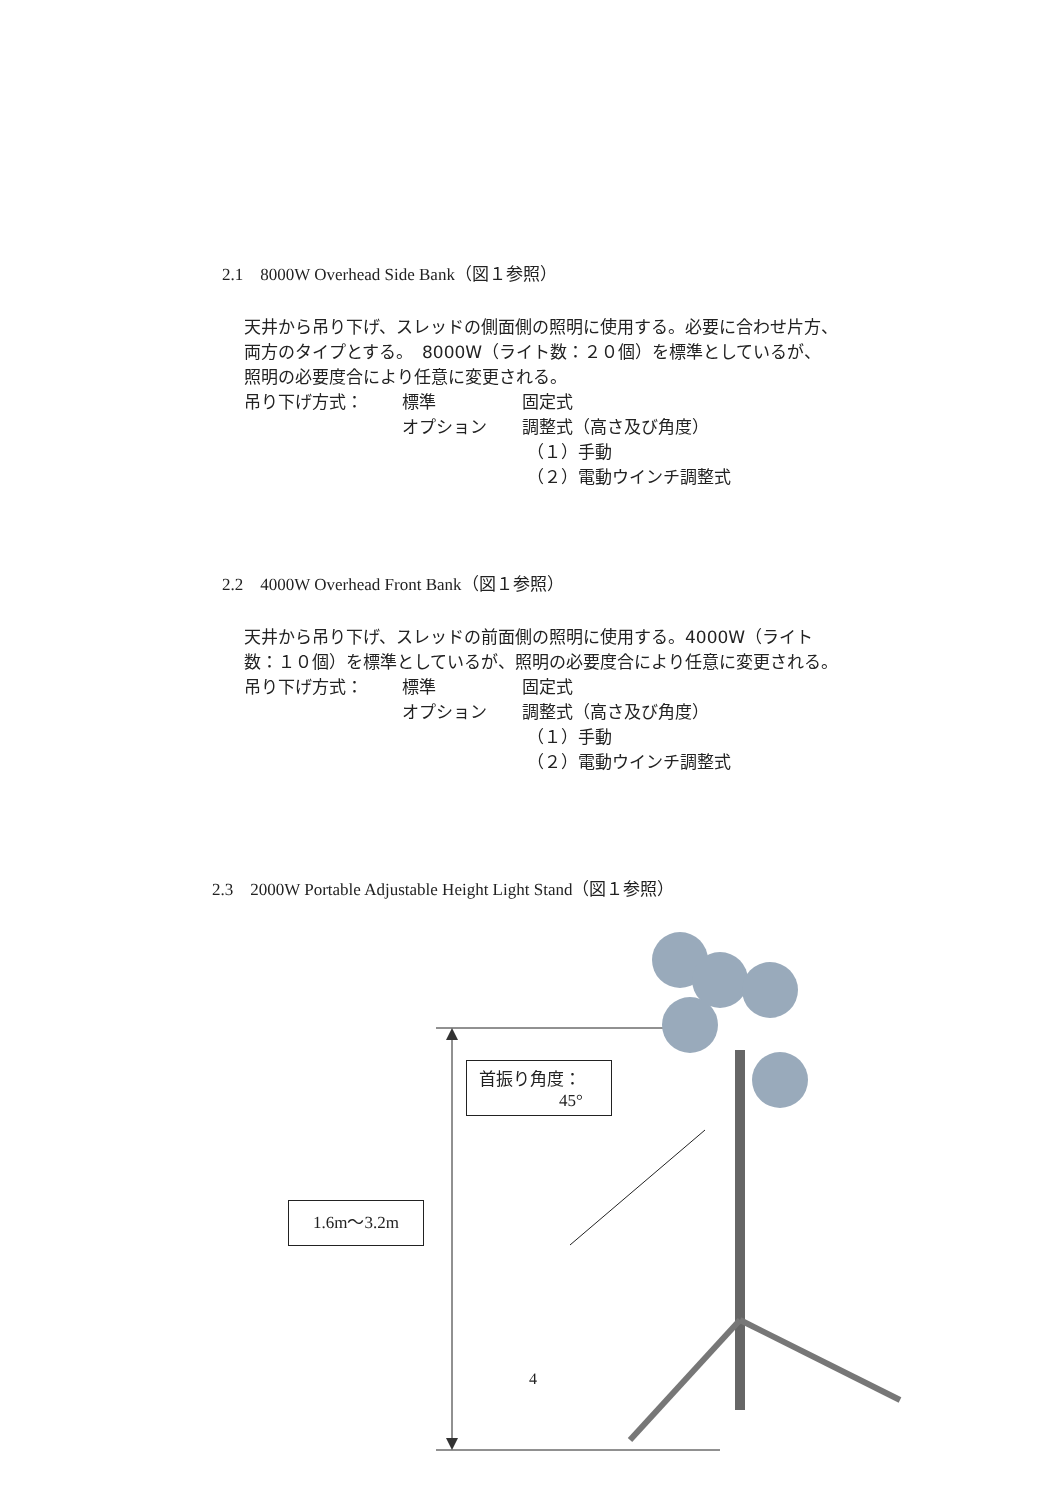2.1　8000W Overhead Side Bank（図１参照）
天井から吊り下げ、スレッドの側面側の照明に使用する。必要に合わせ片方、
両方のタイプとする。　8000W（ライト数：２０個）を標準としているが、
照明の必要度合により任意に変更される。
吊り下げ方式： 標準 固定式
オプション 調整式（高さ及び角度）
（１）手動
（２）電動ウインチ調整式
2.2　4000W Overhead Front Bank（図１参照）
天井から吊り下げ、スレッドの前面側の照明に使用する。4000W（ライト
数：１０個）を標準としているが、照明の必要度合により任意に変更される。
吊り下げ方式： 標準 固定式
オプション 調整式（高さ及び角度）
（１）手動
（２）電動ウインチ調整式
2.3　2000W Portable Adjustable Height Light Stand（図１参照）
首振り角度：
45°
1.6m～3.2m
4